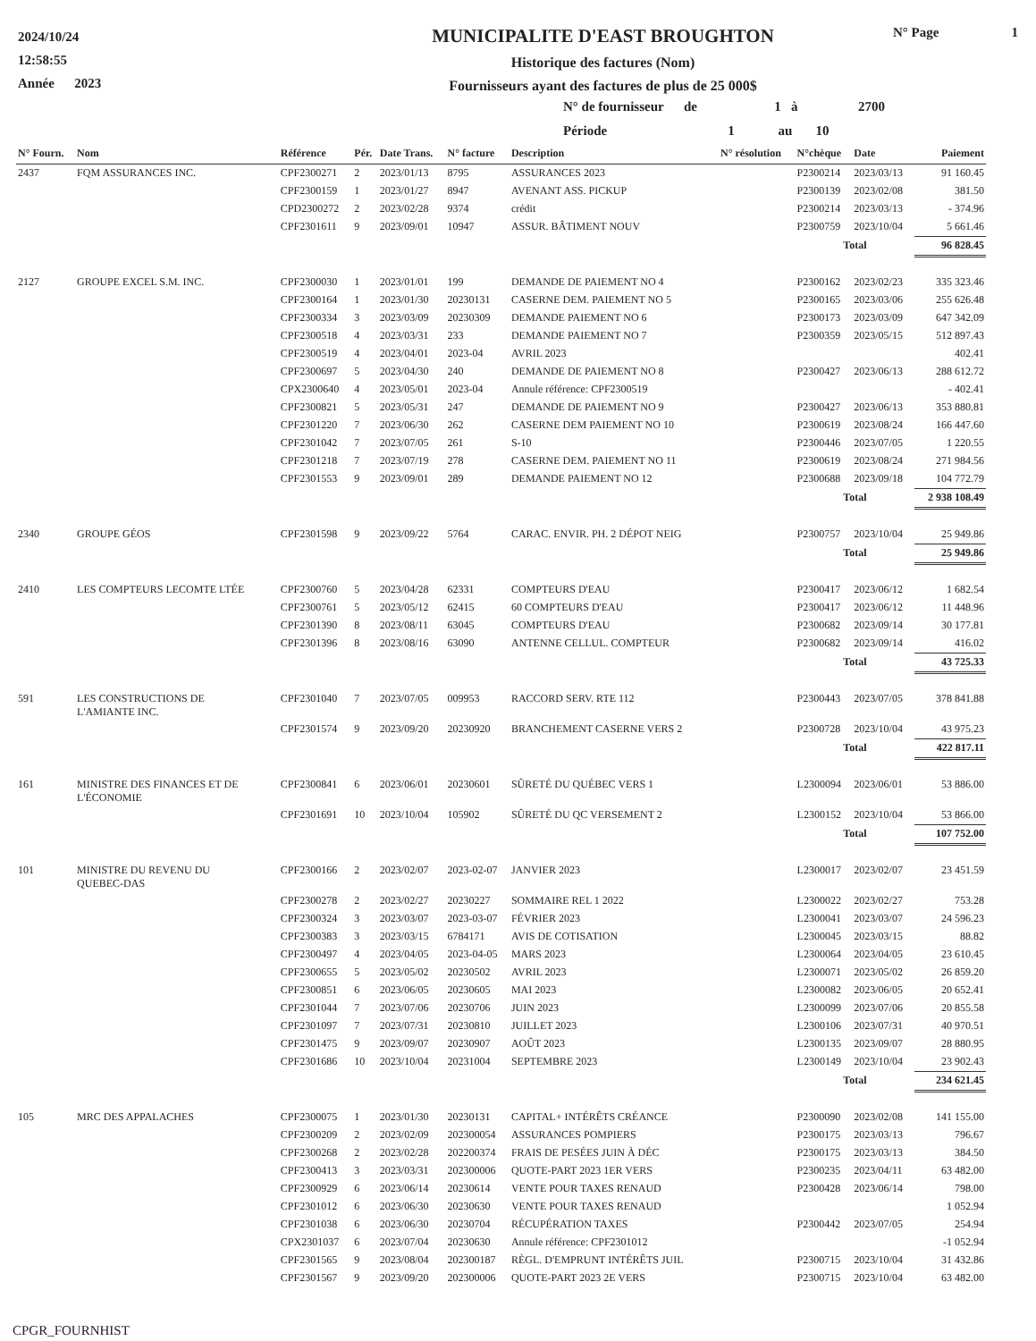2024/10/24
12:58:55
Année 2023
MUNICIPALITE D'EAST BROUGHTON
Historique des factures (Nom)
Fournisseurs ayant des factures de plus de 25 000$
N° Page 1
N° de fournisseur de 1 à 2700
Période 1 au 10
| N° Fourn. | Nom | Référence | Pér. | Date Trans. | N° facture | Description | N° résolution | N°chèque | Date | Paiement |
| --- | --- | --- | --- | --- | --- | --- | --- | --- | --- | --- |
| 2437 | FQM ASSURANCES INC. | CPF2300271 | 2 | 2023/01/13 | 8795 | ASSURANCES 2023 | | P2300214 | 2023/03/13 | 91 160.45 |
| | | CPF2300159 | 1 | 2023/01/27 | 8947 | AVENANT ASS. PICKUP | | P2300139 | 2023/02/08 | 381.50 |
| | | CPD2300272 | 2 | 2023/02/28 | 9374 | crédit | | P2300214 | 2023/03/13 | - 374.96 |
| | | CPF2301611 | 9 | 2023/09/01 | 10947 | ASSUR. BÂTIMENT NOUV | | P2300759 | 2023/10/04 | 5 661.46 |
| | | | | | | | | Total | | 96 828.45 |
| 2127 | GROUPE EXCEL S.M. INC. | CPF2300030 | 1 | 2023/01/01 | 199 | DEMANDE DE PAIEMENT NO 4 | | P2300162 | 2023/02/23 | 335 323.46 |
| | | CPF2300164 | 1 | 2023/01/30 | 20230131 | CASERNE DEM. PAIEMENT NO 5 | | P2300165 | 2023/03/06 | 255 626.48 |
| | | CPF2300334 | 3 | 2023/03/09 | 20230309 | DEMANDE PAIEMENT NO 6 | | P2300173 | 2023/03/09 | 647 342.09 |
| | | CPF2300518 | 4 | 2023/03/31 | 233 | DEMANDE PAIEMENT NO 7 | | P2300359 | 2023/05/15 | 512 897.43 |
| | | CPF2300519 | 4 | 2023/04/01 | 2023-04 | AVRIL 2023 | | | | 402.41 |
| | | CPF2300697 | 5 | 2023/04/30 | 240 | DEMANDE DE PAIEMENT NO 8 | | P2300427 | 2023/06/13 | 288 612.72 |
| | | CPX2300640 | 4 | 2023/05/01 | 2023-04 | Annule référence: CPF2300519 | | | | - 402.41 |
| | | CPF2300821 | 5 | 2023/05/31 | 247 | DEMANDE DE PAIEMENT NO 9 | | P2300427 | 2023/06/13 | 353 880.81 |
| | | CPF2301220 | 7 | 2023/06/30 | 262 | CASERNE DEM PAIEMENT NO 10 | | P2300619 | 2023/08/24 | 166 447.60 |
| | | CPF2301042 | 7 | 2023/07/05 | 261 | S-10 | | P2300446 | 2023/07/05 | 1 220.55 |
| | | CPF2301218 | 7 | 2023/07/19 | 278 | CASERNE DEM. PAIEMENT NO 11 | | P2300619 | 2023/08/24 | 271 984.56 |
| | | CPF2301553 | 9 | 2023/09/01 | 289 | DEMANDE PAIEMENT NO 12 | | P2300688 | 2023/09/18 | 104 772.79 |
| | | | | | | | | Total | | 2 938 108.49 |
| 2340 | GROUPE GÉOS | CPF2301598 | 9 | 2023/09/22 | 5764 | CARAC. ENVIR. PH. 2 DÉPOT NEIG | | P2300757 | 2023/10/04 | 25 949.86 |
| | | | | | | | | Total | | 25 949.86 |
| 2410 | LES COMPTEURS LECOMTE LTÉE | CPF2300760 | 5 | 2023/04/28 | 62331 | COMPTEURS D'EAU | | P2300417 | 2023/06/12 | 1 682.54 |
| | | CPF2300761 | 5 | 2023/05/12 | 62415 | 60 COMPTEURS D'EAU | | P2300417 | 2023/06/12 | 11 448.96 |
| | | CPF2301390 | 8 | 2023/08/11 | 63045 | COMPTEURS D'EAU | | P2300682 | 2023/09/14 | 30 177.81 |
| | | CPF2301396 | 8 | 2023/08/16 | 63090 | ANTENNE CELLUL. COMPTEUR | | P2300682 | 2023/09/14 | 416.02 |
| | | | | | | | | Total | | 43 725.33 |
| 591 | LES CONSTRUCTIONS DE L'AMIANTE INC. | CPF2301040 | 7 | 2023/07/05 | 009953 | RACCORD SERV. RTE 112 | | P2300443 | 2023/07/05 | 378 841.88 |
| | | CPF2301574 | 9 | 2023/09/20 | 20230920 | BRANCHEMENT CASERNE VERS 2 | | P2300728 | 2023/10/04 | 43 975.23 |
| | | | | | | | | Total | | 422 817.11 |
| 161 | MINISTRE DES FINANCES ET DE L'ÉCONOMIE | CPF2300841 | 6 | 2023/06/01 | 20230601 | SÛRETÉ DU QUÉBEC VERS 1 | | L2300094 | 2023/06/01 | 53 886.00 |
| | | CPF2301691 | 10 | 2023/10/04 | 105902 | SÛRETÉ DU QC VERSEMENT 2 | | L2300152 | 2023/10/04 | 53 866.00 |
| | | | | | | | | Total | | 107 752.00 |
| 101 | MINISTRE DU REVENU DU QUEBEC-DAS | CPF2300166 | 2 | 2023/02/07 | 2023-02-07 | JANVIER 2023 | | L2300017 | 2023/02/07 | 23 451.59 |
| | | CPF2300278 | 2 | 2023/02/27 | 20230227 | SOMMAIRE REL 1 2022 | | L2300022 | 2023/02/27 | 753.28 |
| | | CPF2300324 | 3 | 2023/03/07 | 2023-03-07 | FÉVRIER 2023 | | L2300041 | 2023/03/07 | 24 596.23 |
| | | CPF2300383 | 3 | 2023/03/15 | 6784171 | AVIS DE COTISATION | | L2300045 | 2023/03/15 | 88.82 |
| | | CPF2300497 | 4 | 2023/04/05 | 2023-04-05 | MARS 2023 | | L2300064 | 2023/04/05 | 23 610.45 |
| | | CPF2300655 | 5 | 2023/05/02 | 20230502 | AVRIL 2023 | | L2300071 | 2023/05/02 | 26 859.20 |
| | | CPF2300851 | 6 | 2023/06/05 | 20230605 | MAI 2023 | | L2300082 | 2023/06/05 | 20 652.41 |
| | | CPF2301044 | 7 | 2023/07/06 | 20230706 | JUIN 2023 | | L2300099 | 2023/07/06 | 20 855.58 |
| | | CPF2301097 | 7 | 2023/07/31 | 20230810 | JUILLET 2023 | | L2300106 | 2023/07/31 | 40 970.51 |
| | | CPF2301475 | 9 | 2023/09/07 | 20230907 | AOÛT 2023 | | L2300135 | 2023/09/07 | 28 880.95 |
| | | CPF2301686 | 10 | 2023/10/04 | 20231004 | SEPTEMBRE 2023 | | L2300149 | 2023/10/04 | 23 902.43 |
| | | | | | | | | Total | | 234 621.45 |
| 105 | MRC DES APPALACHES | CPF2300075 | 1 | 2023/01/30 | 20230131 | CAPITAL+ INTÉRÊTS CRÉANCE | | P2300090 | 2023/02/08 | 141 155.00 |
| | | CPF2300209 | 2 | 2023/02/09 | 202300054 | ASSURANCES POMPIERS | | P2300175 | 2023/03/13 | 796.67 |
| | | CPF2300268 | 2 | 2023/02/28 | 202200374 | FRAIS DE PESÉES JUIN À DÉC | | P2300175 | 2023/03/13 | 384.50 |
| | | CPF2300413 | 3 | 2023/03/31 | 202300006 | QUOTE-PART 2023 1ER VERS | | P2300235 | 2023/04/11 | 63 482.00 |
| | | CPF2300929 | 6 | 2023/06/14 | 20230614 | VENTE POUR TAXES RENAUD | | P2300428 | 2023/06/14 | 798.00 |
| | | CPF2301012 | 6 | 2023/06/30 | 20230630 | VENTE POUR TAXES RENAUD | | | | 1 052.94 |
| | | CPF2301038 | 6 | 2023/06/30 | 20230704 | RÉCUPÉRATION TAXES | | P2300442 | 2023/07/05 | 254.94 |
| | | CPX2301037 | 6 | 2023/07/04 | 20230630 | Annule référence: CPF2301012 | | | | -1 052.94 |
| | | CPF2301565 | 9 | 2023/08/04 | 202300187 | RÈGL. D'EMPRUNT INTÉRÊTS JUIL | | P2300715 | 2023/10/04 | 31 432.86 |
| | | CPF2301567 | 9 | 2023/09/20 | 202300006 | QUOTE-PART 2023 2E VERS | | P2300715 | 2023/10/04 | 63 482.00 |
CPGR_FOURNHIST